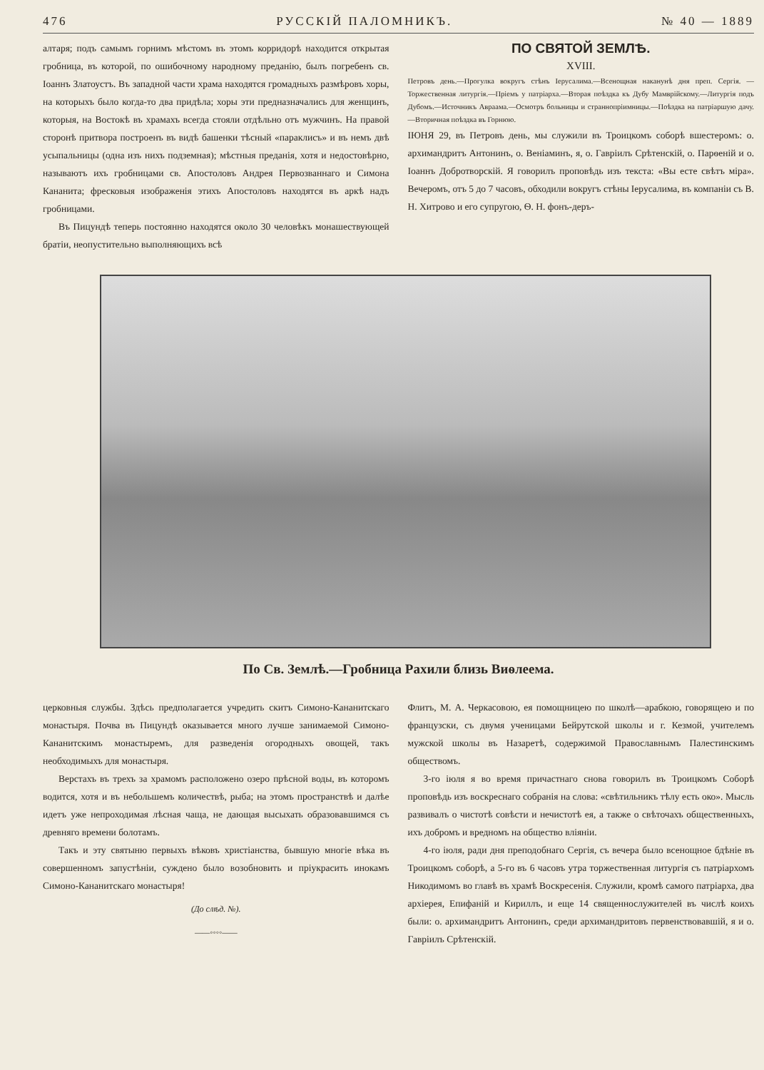476 РУССКІЙ ПАЛОМНИКЪ. № 40 — 1889
алтаря; подъ самымъ горнимъ мѣстомъ въ этомъ корридорѣ находится открытая гробница, въ которой, по ошибочному народному преданію, былъ погребенъ св. Іоаннъ Златоустъ. Въ западной части храма находятся громадныхъ размѣровъ хоры, на которыхъ было когда-то два придѣла; хоры эти предназначались для женщинъ, которыя, на Востокѣ въ храмахъ всегда стояли отдѣльно отъ мужчинъ. На правой сторонѣ притвора построенъ въ видѣ башенки тѣсный «параклисъ» и въ немъ двѣ усыпальницы (одна изъ нихъ подземная); мѣстныя преданія, хотя и недостовѣрно, называютъ ихъ гробницами св. Апостоловъ Андрея Первозваннаго и Симона Кананита; фресковыя изображенія этихъ Апостоловъ находятся въ аркѣ надъ гробницами.
Въ Пицундѣ теперь постоянно находятся около 30 человѣкъ монашествующей братіи, неопустительно выполняющихъ всѣ
ПО СВЯТОЙ ЗЕМЛѢ.
XVIII.
Петровъ день.—Прогулка вокругъ стѣнъ Іерусалима.—Всенощная наканунѣ дня преп. Сергія. — Торжественная литургія.—Пріемъ у патріарха.—Вторая поѣздка къ Дубу Мамврійскому.—Литургія подъ Дубомъ.—Источникъ Авраама.—Осмотръ больницы и страннопріимницы.—Поѣздка на патріаршую дачу.—Вторичная поѣздка въ Горнюю.
ІЮНЯ 29, въ Петровъ день, мы служили въ Троицкомъ соборѣ вшестеромъ: о. архимандритъ Антонинъ, о. Веніаминъ, я, о. Гавріилъ Срѣтенскій, о. Парѳеній и о. Іоаннъ Добротворскій. Я говорилъ проповѣдь изъ текста: «Вы есте свѣтъ міра». Вечеромъ, отъ 5 до 7 часовъ, обходили вокругъ стѣны Іерусалима, въ компаніи съ В. Н. Хитрово и его супругою, Ѳ. Н. фонъ-деръ-
По Св. Землѣ.—Гробница Рахили близь Виѳлеема.
церковныя службы. Здѣсь предполагается учредить скитъ Симоно-Кананитскаго монастыря. Почва въ Пицундѣ оказывается много лучше занимаемой Симоно-Кананитскимъ монастыремъ, для разведенія огородныхъ овощей, такъ необходимыхъ для монастыря.
Верстахъ въ трехъ за храмомъ расположено озеро прѣсной воды, въ которомъ водится, хотя и въ небольшемъ количествѣ, рыба; на этомъ пространствѣ и далѣе идетъ уже непроходимая лѣсная чаща, не дающая высыхать образовавшимся съ древняго времени болотамъ.
Такъ и эту святыню первыхъ вѣковъ христіанства, бывшую многіе вѣка въ совершенномъ запустѣніи, суждено было возобновить и пріукрасить инокамъ Симоно-Кананитскаго монастыря!
(До слѣд. №).
——◦◦◦◦——
Флитъ, М. А. Черкасовою, ея помощницею по школѣ—арабкою, говорящею и по французски, съ двумя ученицами Бейрутской школы и г. Кезмой, учителемъ мужской школы въ Назаретѣ, содержимой Православнымъ Палестинскимъ обществомъ.
3-го іюля я во время причастнаго снова говорилъ въ Троицкомъ Соборѣ проповѣдь изъ воскреснаго собранія на слова: «свѣтильникъ тѣлу есть око». Мысль развивалъ о чистотѣ совѣсти и нечистотѣ ея, а также о свѣточахъ общественныхъ, ихъ добромъ и вредномъ на общество вліяніи.
4-го іюля, ради дня преподобнаго Сергія, съ вечера было всенощное бдѣніе въ Троицкомъ соборѣ, а 5-го въ 6 часовъ утра торжественная литургія съ патріархомъ Никодимомъ во главѣ въ храмѣ Воскресенія. Служили, кромѣ самого патріарха, два архіерея, Епифаній и Кириллъ, и еще 14 священнослужителей въ числѣ коихъ были: о. архимандритъ Антонинъ, среди архимандритовъ первенствовавшій, я и о. Гавріилъ Срѣтенскій.